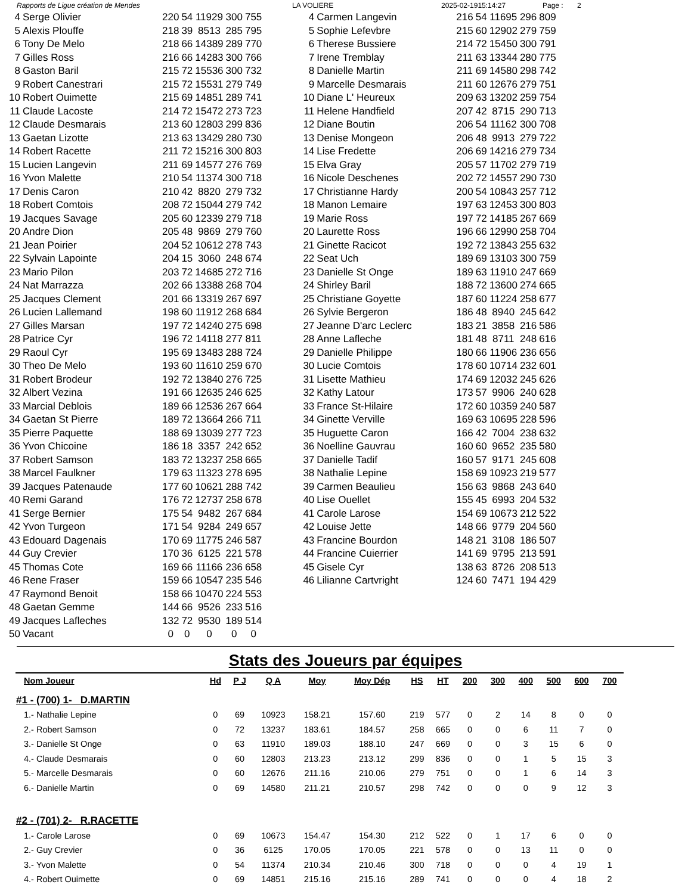Rapports de Ligue création de Mendes LA VOLIERE 2025-02-1915:14:27 Page : 2
| 4 | Serge Olivier | 220 | 54 | 11929 | 300 | 755 |
| 5 | Alexis Plouffe | 218 | 39 | 8513 | 285 | 795 |
| 6 | Tony De Melo | 218 | 66 | 14389 | 289 | 770 |
| 7 | Gilles Ross | 216 | 66 | 14283 | 300 | 766 |
| 8 | Gaston Baril | 215 | 72 | 15536 | 300 | 732 |
| 9 | Robert Canestrari | 215 | 72 | 15531 | 279 | 749 |
| 10 | Robert Ouimette | 215 | 69 | 14851 | 289 | 741 |
| 11 | Claude Lacoste | 214 | 72 | 15472 | 273 | 723 |
| 12 | Claude Desmarais | 213 | 60 | 12803 | 299 | 836 |
| 13 | Gaetan Lizotte | 213 | 63 | 13429 | 280 | 730 |
| 14 | Robert Racette | 211 | 72 | 15216 | 300 | 803 |
| 15 | Lucien Langevin | 211 | 69 | 14577 | 276 | 769 |
| 16 | Yvon Malette | 210 | 54 | 11374 | 300 | 718 |
| 17 | Denis Caron | 210 | 42 | 8820 | 279 | 732 |
| 18 | Robert Comtois | 208 | 72 | 15044 | 279 | 742 |
| 19 | Jacques Savage | 205 | 60 | 12339 | 279 | 718 |
| 20 | Andre Dion | 205 | 48 | 9869 | 279 | 760 |
| 21 | Jean Poirier | 204 | 52 | 10612 | 278 | 743 |
| 22 | Sylvain Lapointe | 204 | 15 | 3060 | 248 | 674 |
| 23 | Mario Pilon | 203 | 72 | 14685 | 272 | 716 |
| 24 | Nat Marrazza | 202 | 66 | 13388 | 268 | 704 |
| 25 | Jacques Clement | 201 | 66 | 13319 | 267 | 697 |
| 26 | Lucien Lallemand | 198 | 60 | 11912 | 268 | 684 |
| 27 | Gilles Marsan | 197 | 72 | 14240 | 275 | 698 |
| 28 | Patrice Cyr | 196 | 72 | 14118 | 277 | 811 |
| 29 | Raoul Cyr | 195 | 69 | 13483 | 288 | 724 |
| 30 | Theo De Melo | 193 | 60 | 11610 | 259 | 670 |
| 31 | Robert Brodeur | 192 | 72 | 13840 | 276 | 725 |
| 32 | Albert Vezina | 191 | 66 | 12635 | 246 | 625 |
| 33 | Marcial Deblois | 189 | 66 | 12536 | 267 | 664 |
| 34 | Gaetan St Pierre | 189 | 72 | 13664 | 266 | 711 |
| 35 | Pierre Paquette | 188 | 69 | 13039 | 277 | 723 |
| 36 | Yvon Chicoine | 186 | 18 | 3357 | 242 | 652 |
| 37 | Robert Samson | 183 | 72 | 13237 | 258 | 665 |
| 38 | Marcel Faulkner | 179 | 63 | 11323 | 278 | 695 |
| 39 | Jacques Patenaude | 177 | 60 | 10621 | 288 | 742 |
| 40 | Remi Garand | 176 | 72 | 12737 | 258 | 678 |
| 41 | Serge Bernier | 175 | 54 | 9482 | 267 | 684 |
| 42 | Yvon Turgeon | 171 | 54 | 9284 | 249 | 657 |
| 43 | Edouard Dagenais | 170 | 69 | 11775 | 246 | 587 |
| 44 | Guy Crevier | 170 | 36 | 6125 | 221 | 578 |
| 45 | Thomas Cote | 169 | 66 | 11166 | 236 | 658 |
| 46 | Rene Fraser | 159 | 66 | 10547 | 235 | 546 |
| 47 | Raymond Benoit | 158 | 66 | 10470 | 224 | 553 |
| 48 | Gaetan Gemme | 144 | 66 | 9526 | 233 | 516 |
| 49 | Jacques Lafleches | 132 | 72 | 9530 | 189 | 514 |
| 50 | Vacant | 0 | 0 | 0 | 0 | 0 |
| 4 | Carmen Langevin | 216 | 54 | 11695 | 296 | 809 |
| 5 | Sophie Lefevbre | 215 | 60 | 12902 | 279 | 759 |
| 6 | Therese Bussiere | 214 | 72 | 15450 | 300 | 791 |
| 7 | Irene Tremblay | 211 | 63 | 13344 | 280 | 775 |
| 8 | Danielle Martin | 211 | 69 | 14580 | 298 | 742 |
| 9 | Marcelle Desmarais | 211 | 60 | 12676 | 279 | 751 |
| 10 | Diane L' Heureux | 209 | 63 | 13202 | 259 | 754 |
| 11 | Helene Handfield | 207 | 42 | 8715 | 290 | 713 |
| 12 | Diane Boutin | 206 | 54 | 11162 | 300 | 708 |
| 13 | Denise Mongeon | 206 | 48 | 9913 | 279 | 722 |
| 14 | Lise Fredette | 206 | 69 | 14216 | 279 | 734 |
| 15 | Elva Gray | 205 | 57 | 11702 | 279 | 719 |
| 16 | Nicole Deschenes | 202 | 72 | 14557 | 290 | 730 |
| 17 | Christianne Hardy | 200 | 54 | 10843 | 257 | 712 |
| 18 | Manon Lemaire | 197 | 63 | 12453 | 300 | 803 |
| 19 | Marie Ross | 197 | 72 | 14185 | 267 | 669 |
| 20 | Laurette Ross | 196 | 66 | 12990 | 258 | 704 |
| 21 | Ginette Racicot | 192 | 72 | 13843 | 255 | 632 |
| 22 | Seat Uch | 189 | 69 | 13103 | 300 | 759 |
| 23 | Danielle St Onge | 189 | 63 | 11910 | 247 | 669 |
| 24 | Shirley Baril | 188 | 72 | 13600 | 274 | 665 |
| 25 | Christiane Goyette | 187 | 60 | 11224 | 258 | 677 |
| 26 | Sylvie Bergeron | 186 | 48 | 8940 | 245 | 642 |
| 27 | Jeanne D'arc Leclerc | 183 | 21 | 3858 | 216 | 586 |
| 28 | Anne Lafleche | 181 | 48 | 8711 | 248 | 616 |
| 29 | Danielle Philippe | 180 | 66 | 11906 | 236 | 656 |
| 30 | Lucie Comtois | 178 | 60 | 10714 | 232 | 601 |
| 31 | Lisette Mathieu | 174 | 69 | 12032 | 245 | 626 |
| 32 | Kathy Latour | 173 | 57 | 9906 | 240 | 628 |
| 33 | France St-Hilaire | 172 | 60 | 10359 | 240 | 587 |
| 34 | Ginette Verville | 169 | 63 | 10695 | 228 | 596 |
| 35 | Huguette Caron | 166 | 42 | 7004 | 238 | 632 |
| 36 | Noelline Gauvrau | 160 | 60 | 9652 | 235 | 580 |
| 37 | Danielle Tadif | 160 | 57 | 9171 | 245 | 608 |
| 38 | Nathalie Lepine | 158 | 69 | 10923 | 219 | 577 |
| 39 | Carmen Beaulieu | 156 | 63 | 9868 | 243 | 640 |
| 40 | Lise Ouellet | 155 | 45 | 6993 | 204 | 532 |
| 41 | Carole Larose | 154 | 69 | 10673 | 212 | 522 |
| 42 | Louise Jette | 148 | 66 | 9779 | 204 | 560 |
| 43 | Francine Bourdon | 148 | 21 | 3108 | 186 | 507 |
| 44 | Francine Cuierrier | 141 | 69 | 9795 | 213 | 591 |
| 45 | Gisele Cyr | 138 | 63 | 8726 | 208 | 513 |
| 46 | Lilianne Cartvright | 124 | 60 | 7471 | 194 | 429 |
Stats des Joueurs par équipes
| Nom Joueur | Hd | P J | Q A | Moy | Moy Dép | HS | HT | 200 | 300 | 400 | 500 | 600 | 700 |
| --- | --- | --- | --- | --- | --- | --- | --- | --- | --- | --- | --- | --- | --- |
| #1 - (700) 1- D.MARTIN | | | | | | | | | | | | | |
| 1.- Nathalie Lepine | 0 | 69 | 10923 | 158.21 | 157.60 | 219 | 577 | 0 | 2 | 14 | 8 | 0 | 0 |
| 2.- Robert Samson | 0 | 72 | 13237 | 183.61 | 184.57 | 258 | 665 | 0 | 0 | 6 | 11 | 7 | 0 |
| 3.- Danielle St Onge | 0 | 63 | 11910 | 189.03 | 188.10 | 247 | 669 | 0 | 0 | 3 | 15 | 6 | 0 |
| 4.- Claude Desmarais | 0 | 60 | 12803 | 213.23 | 213.12 | 299 | 836 | 0 | 0 | 1 | 5 | 15 | 3 |
| 5.- Marcelle Desmarais | 0 | 60 | 12676 | 211.16 | 210.06 | 279 | 751 | 0 | 0 | 1 | 6 | 14 | 3 |
| 6.- Danielle Martin | 0 | 69 | 14580 | 211.21 | 210.57 | 298 | 742 | 0 | 0 | 0 | 9 | 12 | 3 |
| #2 - (701) 2- R.RACETTE | | | | | | | | | | | | | |
| 1.- Carole Larose | 0 | 69 | 10673 | 154.47 | 154.30 | 212 | 522 | 0 | 1 | 17 | 6 | 0 | 0 |
| 2.- Guy Crevier | 0 | 36 | 6125 | 170.05 | 170.05 | 221 | 578 | 0 | 0 | 13 | 11 | 0 | 0 |
| 3.- Yvon Malette | 0 | 54 | 11374 | 210.34 | 210.46 | 300 | 718 | 0 | 0 | 0 | 4 | 19 | 1 |
| 4.- Robert Ouimette | 0 | 69 | 14851 | 215.16 | 215.16 | 289 | 741 | 0 | 0 | 0 | 4 | 18 | 2 |